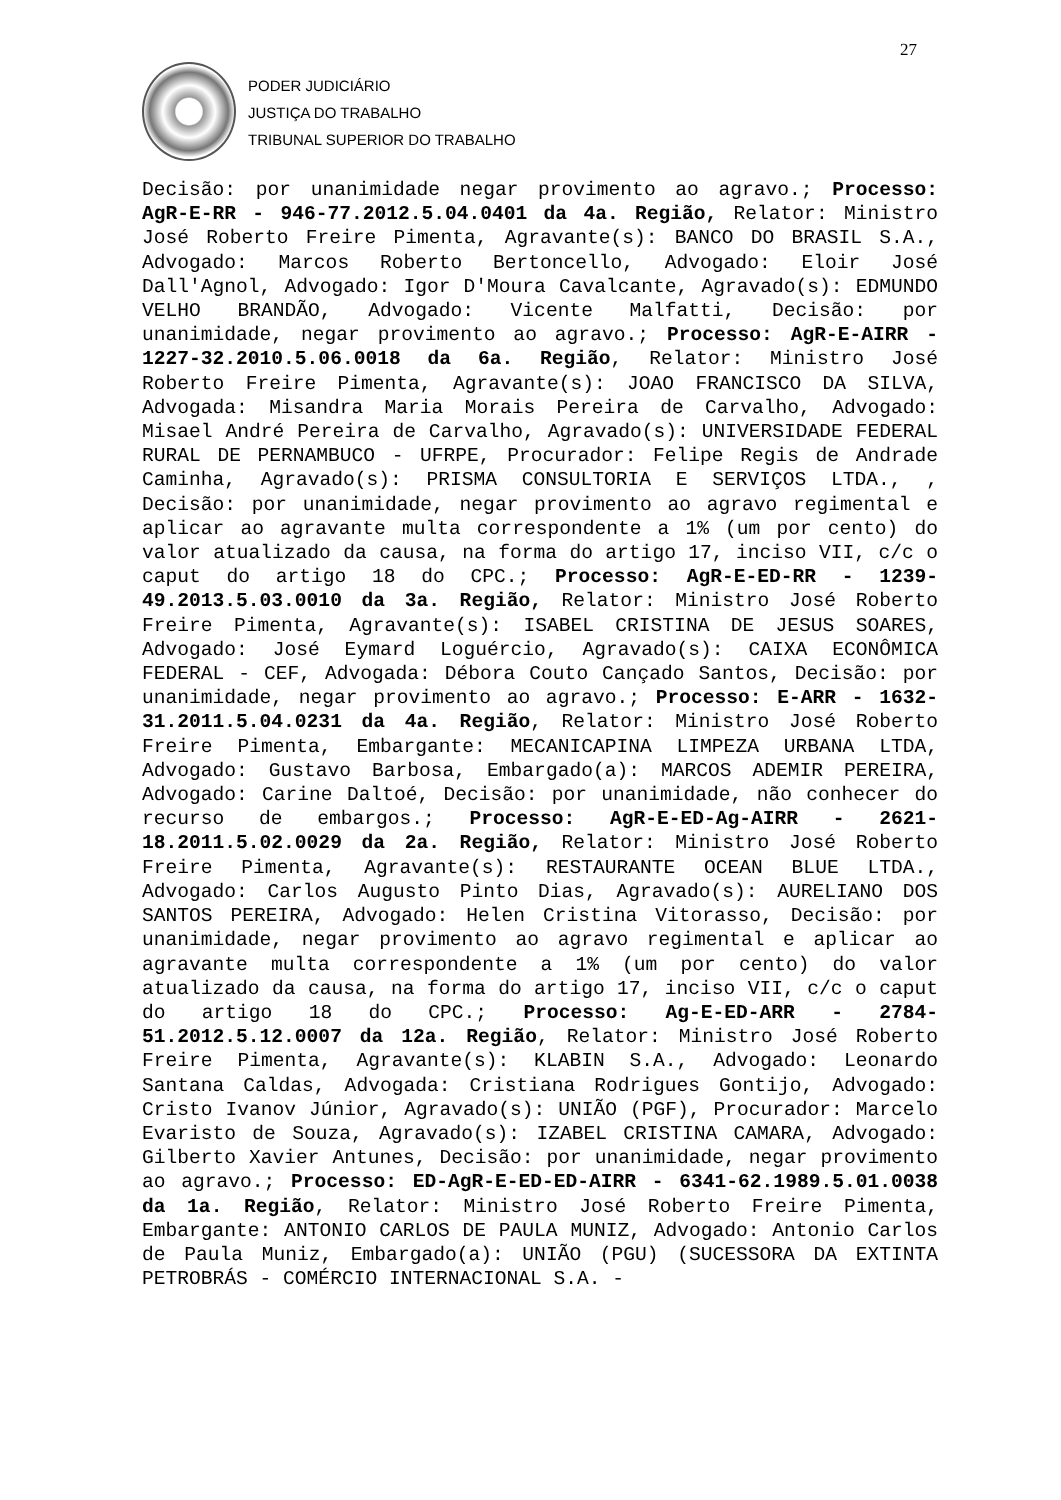27
PODER JUDICIÁRIO
JUSTIÇA DO TRABALHO
TRIBUNAL SUPERIOR DO TRABALHO
Decisão: por unanimidade negar provimento ao agravo.; Processo: AgR-E-RR - 946-77.2012.5.04.0401 da 4a. Região, Relator: Ministro José Roberto Freire Pimenta, Agravante(s): BANCO DO BRASIL S.A., Advogado: Marcos Roberto Bertoncello, Advogado: Eloir José Dall'Agnol, Advogado: Igor D'Moura Cavalcante, Agravado(s): EDMUNDO VELHO BRANDÃO, Advogado: Vicente Malfatti, Decisão: por unanimidade, negar provimento ao agravo.; Processo: AgR-E-AIRR - 1227-32.2010.5.06.0018 da 6a. Região, Relator: Ministro José Roberto Freire Pimenta, Agravante(s): JOAO FRANCISCO DA SILVA, Advogada: Misandra Maria Morais Pereira de Carvalho, Advogado: Misael André Pereira de Carvalho, Agravado(s): UNIVERSIDADE FEDERAL RURAL DE PERNAMBUCO - UFRPE, Procurador: Felipe Regis de Andrade Caminha, Agravado(s): PRISMA CONSULTORIA E SERVIÇOS LTDA., , Decisão: por unanimidade, negar provimento ao agravo regimental e aplicar ao agravante multa correspondente a 1% (um por cento) do valor atualizado da causa, na forma do artigo 17, inciso VII, c/c o caput do artigo 18 do CPC.; Processo: AgR-E-ED-RR - 1239-49.2013.5.03.0010 da 3a. Região, Relator: Ministro José Roberto Freire Pimenta, Agravante(s): ISABEL CRISTINA DE JESUS SOARES, Advogado: José Eymard Loguércio, Agravado(s): CAIXA ECONÔMICA FEDERAL - CEF, Advogada: Débora Couto Cançado Santos, Decisão: por unanimidade, negar provimento ao agravo.; Processo: E-ARR - 1632-31.2011.5.04.0231 da 4a. Região, Relator: Ministro José Roberto Freire Pimenta, Embargante: MECANICAPINA LIMPEZA URBANA LTDA, Advogado: Gustavo Barbosa, Embargado(a): MARCOS ADEMIR PEREIRA, Advogado: Carine Daltoé, Decisão: por unanimidade, não conhecer do recurso de embargos.; Processo: AgR-E-ED-Ag-AIRR - 2621-18.2011.5.02.0029 da 2a. Região, Relator: Ministro José Roberto Freire Pimenta, Agravante(s): RESTAURANTE OCEAN BLUE LTDA., Advogado: Carlos Augusto Pinto Dias, Agravado(s): AURELIANO DOS SANTOS PEREIRA, Advogado: Helen Cristina Vitorasso, Decisão: por unanimidade, negar provimento ao agravo regimental e aplicar ao agravante multa correspondente a 1% (um por cento) do valor atualizado da causa, na forma do artigo 17, inciso VII, c/c o caput do artigo 18 do CPC.; Processo: Ag-E-ED-ARR - 2784-51.2012.5.12.0007 da 12a. Região, Relator: Ministro José Roberto Freire Pimenta, Agravante(s): KLABIN S.A., Advogado: Leonardo Santana Caldas, Advogada: Cristiana Rodrigues Gontijo, Advogado: Cristo Ivanov Júnior, Agravado(s): UNIÃO (PGF), Procurador: Marcelo Evaristo de Souza, Agravado(s): IZABEL CRISTINA CAMARA, Advogado: Gilberto Xavier Antunes, Decisão: por unanimidade, negar provimento ao agravo.; Processo: ED-AgR-E-ED-ED-AIRR - 6341-62.1989.5.01.0038 da 1a. Região, Relator: Ministro José Roberto Freire Pimenta, Embargante: ANTONIO CARLOS DE PAULA MUNIZ, Advogado: Antonio Carlos de Paula Muniz, Embargado(a): UNIÃO (PGU) (SUCESSORA DA EXTINTA PETROBRÁS - COMÉRCIO INTERNACIONAL S.A. -